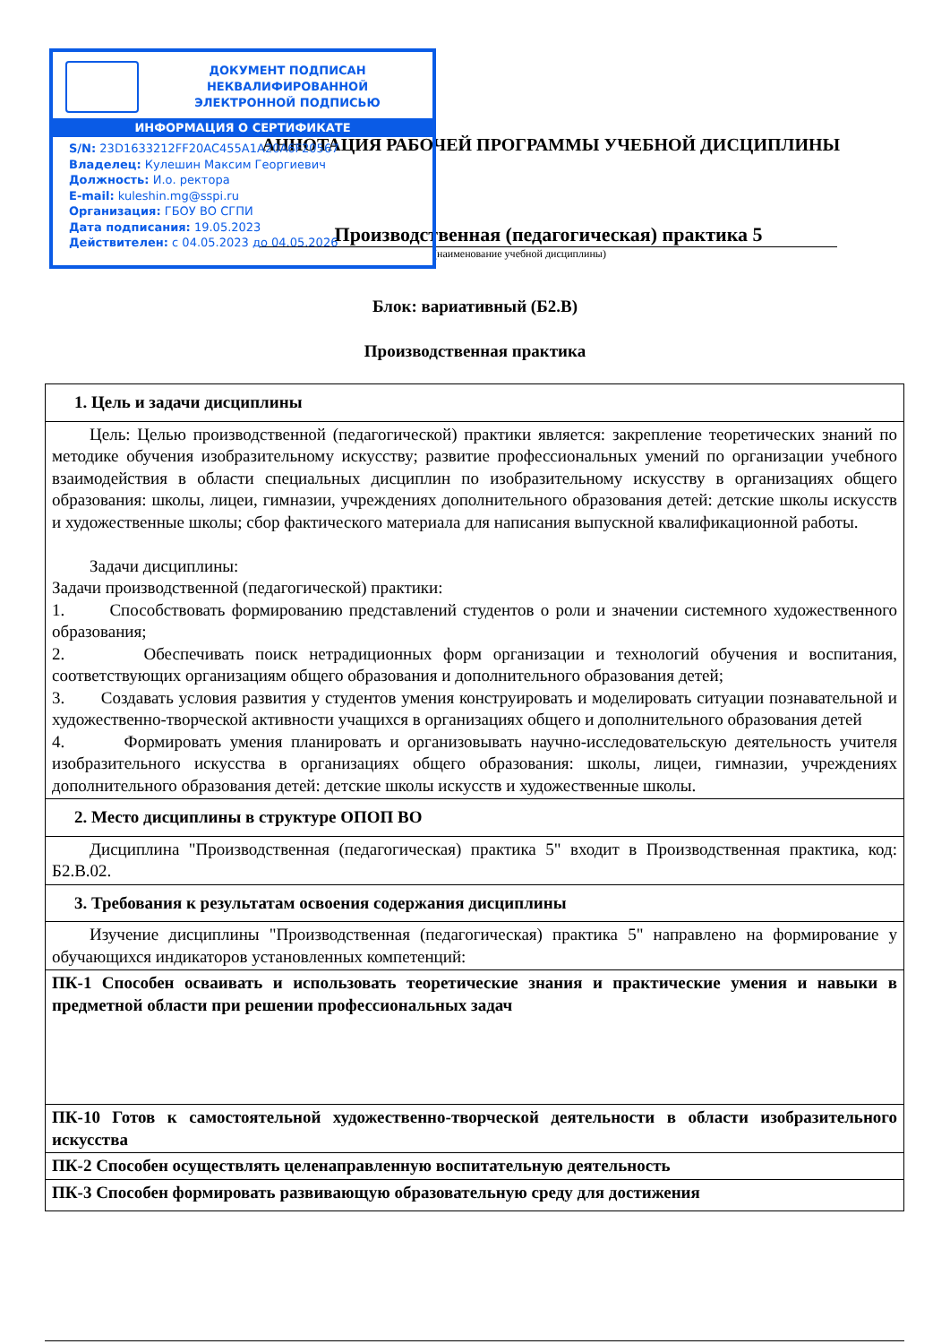ДОКУМЕНТ ПОДПИСАН
НЕКВАЛИФИРОВАННОЙ
ЭЛЕКТРОННОЙ ПОДПИСЬЮ
ИНФОРМАЦИЯ О СЕРТИФИКАТЕ
S/N: 23D1633212FF20AC455A1A20A6F20567
Владелец: Кулешин Максим Георгиевич
Должность: И.о. ректора
E-mail: kuleshin.mg@sspi.ru
Организация: ГБОУ ВО СГПИ
Дата подписания: 19.05.2023
Действителен: с 04.05.2023 до 04.05.2026
АННОТАЦИЯ РАБОЧЕЙ ПРОГРАММЫ УЧЕБНОЙ ДИСЦИПЛИНЫ
Производственная (педагогическая) практика 5
(наименование учебной дисциплины)
Блок: вариативный (Б2.В)
Производственная практика
| 1. Цель и задачи дисциплины |
| Цель: Целью производственной (педагогической) практики является: закрепление теоретических знаний по методике обучения изобразительному искусству; развитие профессиональных умений по организации учебного взаимодействия в области специальных дисциплин по изобразительному искусству в организациях общего образования: школы, лицеи, гимназии, учреждениях дополнительного образования детей: детские школы искусств и художественные школы; сбор фактического материала для написания выпускной квалификационной работы. Задачи дисциплины: Задачи производственной (педагогической) практики: 1. Способствовать формированию представлений студентов о роли и значении системного художественного образования; 2. Обеспечивать поиск нетрадиционных форм организации и технологий обучения и воспитания, соответствующих организациям общего образования и дополнительного образования детей; 3. Создавать условия развития у студентов умения конструировать и моделировать ситуации познавательной и художественно-творческой активности учащихся в организациях общего и дополнительного образования детей 4. Формировать умения планировать и организовывать научно-исследовательскую деятельность учителя изобразительного искусства в организациях общего образования: школы, лицеи, гимназии, учреждениях дополнительного образования детей: детские школы искусств и художественные школы. |
| 2. Место дисциплины в структуре ОПОП ВО |
| Дисциплина "Производственная (педагогическая) практика 5" входит в Производственная практика, код: Б2.В.02. |
| 3. Требования к результатам освоения содержания дисциплины |
| Изучение дисциплины "Производственная (педагогическая) практика 5" направлено на формирование у обучающихся индикаторов установленных компетенций: |
| ПК-1 Способен осваивать и использовать теоретические знания и практические умения и навыки в предметной области при решении профессиональных задач |
| ПК-10 Готов к самостоятельной художественно-творческой деятельности в области изобразительного искусства |
| ПК-2 Способен осуществлять целенаправленную воспитательную деятельность |
| ПК-3 Способен формировать развивающую образовательную среду для достижения |